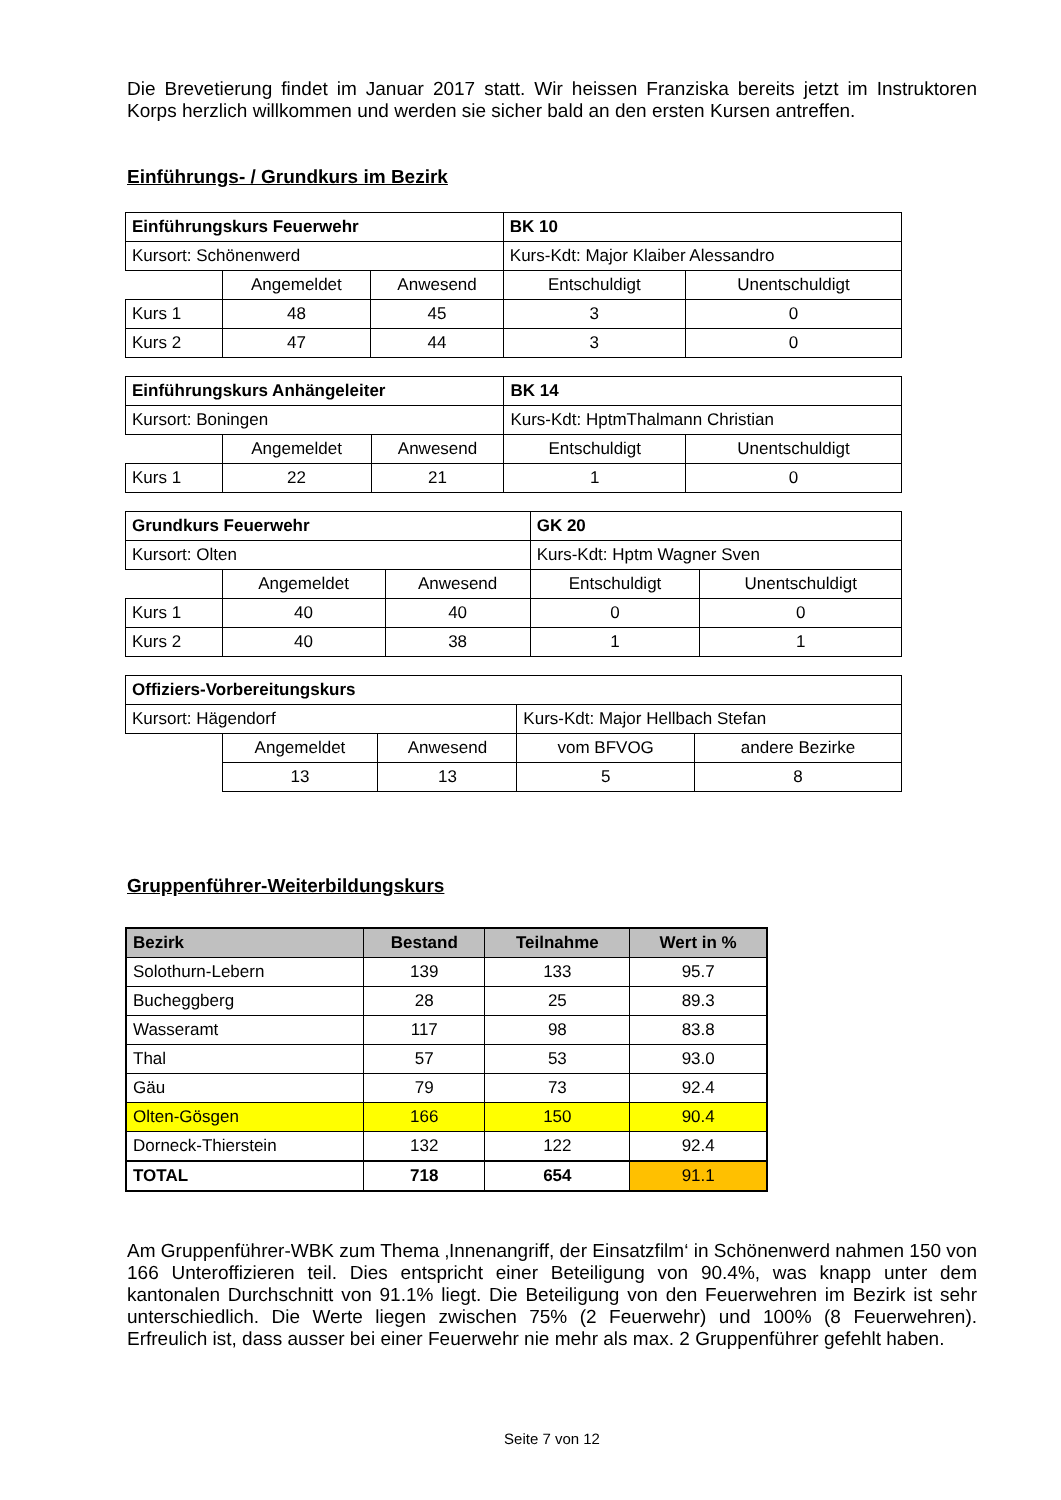Die Brevetierung findet im Januar 2017 statt. Wir heissen Franziska bereits jetzt im Instruktoren Korps herzlich willkommen und werden sie sicher bald an den ersten Kursen antreffen.
Einführungs- / Grundkurs im Bezirk
| Einführungskurs Feuerwehr | | | BK 10 | |
| Kursort: Schönenwerd | | | Kurs-Kdt: Major Klaiber Alessandro | |
| | Angemeldet | Anwesend | Entschuldigt | Unentschuldigt |
| Kurs 1 | 48 | 45 | 3 | 0 |
| Kurs 2 | 47 | 44 | 3 | 0 |
| Einführungskurs Anhängeleiter | | | BK 14 | |
| Kursort: Boningen | | | Kurs-Kdt: HptmThalmann Christian | |
| | Angemeldet | Anwesend | Entschuldigt | Unentschuldigt |
| Kurs 1 | 22 | 21 | 1 | 0 |
| Grundkurs Feuerwehr | | | GK 20 | |
| Kursort: Olten | | | Kurs-Kdt: Hptm Wagner Sven | |
| | Angemeldet | Anwesend | Entschuldigt | Unentschuldigt |
| Kurs 1 | 40 | 40 | 0 | 0 |
| Kurs 2 | 40 | 38 | 1 | 1 |
| Offiziers-Vorbereitungskurs | | | | |
| Kursort: Hägendorf | | | Kurs-Kdt: Major Hellbach Stefan | |
| | Angemeldet | Anwesend | vom BFVOG | andere Bezirke |
| | 13 | 13 | 5 | 8 |
Gruppenführer-Weiterbildungskurs
| Bezirk | Bestand | Teilnahme | Wert in % |
| --- | --- | --- | --- |
| Solothurn-Lebern | 139 | 133 | 95.7 |
| Bucheggberg | 28 | 25 | 89.3 |
| Wasseramt | 117 | 98 | 83.8 |
| Thal | 57 | 53 | 93.0 |
| Gäu | 79 | 73 | 92.4 |
| Olten-Gösgen | 166 | 150 | 90.4 |
| Dorneck-Thierstein | 132 | 122 | 92.4 |
| TOTAL | 718 | 654 | 91.1 |
Am Gruppenführer-WBK zum Thema ‚Innenangriff, der Einsatzfilm‘ in Schönenwerd nahmen 150 von 166 Unteroffizieren teil. Dies entspricht einer Beteiligung von 90.4%, was knapp unter dem kantonalen Durchschnitt von 91.1% liegt. Die Beteiligung von den Feuerwehren im Bezirk ist sehr unterschiedlich. Die Werte liegen zwischen 75% (2 Feuerwehr) und 100% (8 Feuerwehren). Erfreulich ist, dass ausser bei einer Feuerwehr nie mehr als max. 2 Gruppenführer gefehlt haben.
Seite 7 von 12